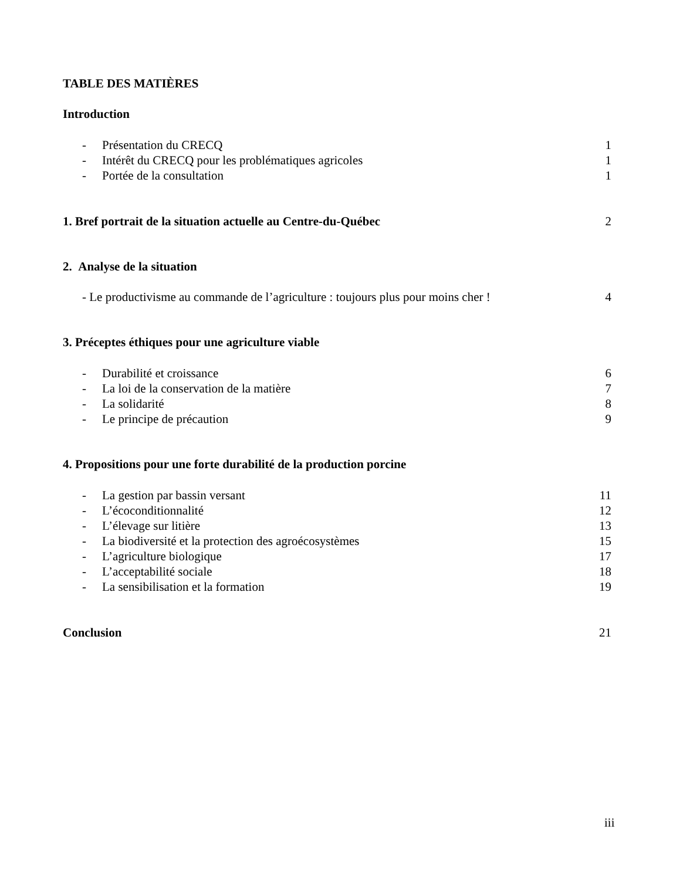TABLE DES MATIÈRES
Introduction
- Présentation du CRECQ 1
- Intérêt du CRECQ pour les problématiques agricoles 1
- Portée de la consultation 1
1. Bref portrait de la situation actuelle au Centre-du-Québec
2
2. Analyse de la situation
- Le productivisme au commande de l’agriculture : toujours plus pour moins cher ! 4
3. Préceptes éthiques pour une agriculture viable
- Durabilité et croissance 6
- La loi de la conservation de la matière 7
- La solidarité 8
- Le principe de précaution 9
4. Propositions pour une forte durabilité de la production porcine
- La gestion par bassin versant 11
- L’écoconditionnalité 12
- L’élevage sur litière 13
- La biodiversité et la protection des agroécosystèmes 15
- L’agriculture biologique 17
- L’acceptabilité sociale 18
- La sensibilisation et la formation 19
Conclusion 21
iii